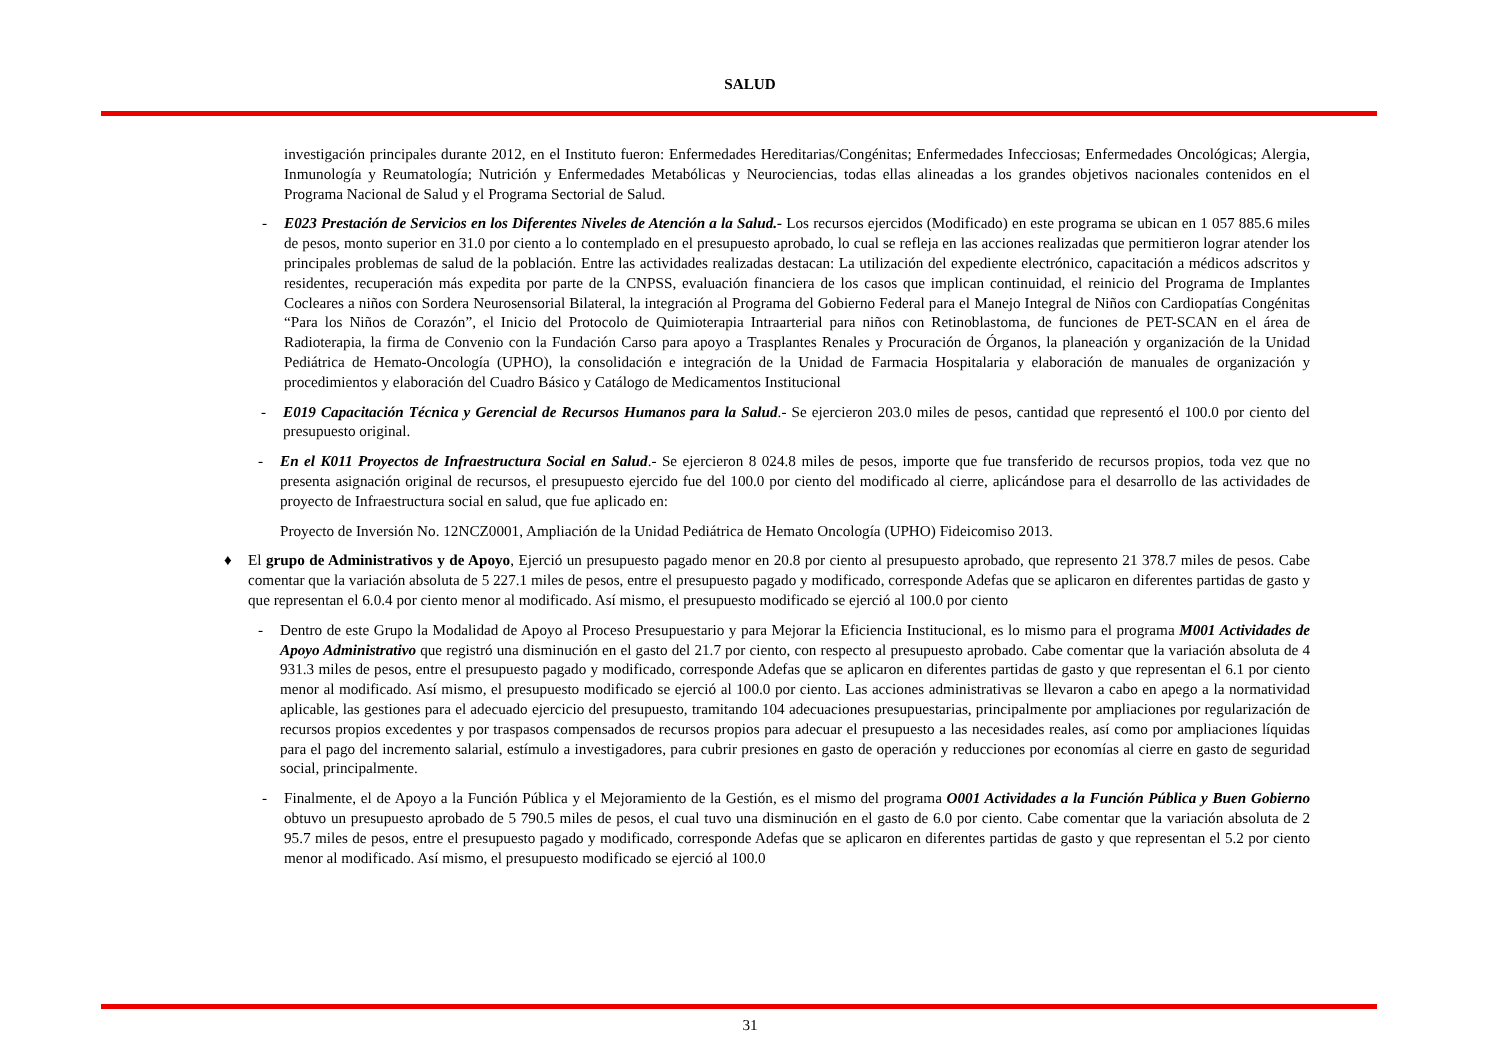SALUD
investigación principales durante 2012, en el Instituto fueron: Enfermedades Hereditarias/Congénitas; Enfermedades Infecciosas; Enfermedades Oncológicas; Alergia, Inmunología y Reumatología; Nutrición y Enfermedades Metabólicas y Neurociencias, todas ellas alineadas a los grandes objetivos nacionales contenidos en el Programa Nacional de Salud y el Programa Sectorial de Salud.
- E023 Prestación de Servicios en los Diferentes Niveles de Atención a la Salud.- Los recursos ejercidos (Modificado) en este programa se ubican en 1 057 885.6 miles de pesos, monto superior en 31.0 por ciento a lo contemplado en el presupuesto aprobado, lo cual se refleja en las acciones realizadas que permitieron lograr atender los principales problemas de salud de la población. Entre las actividades realizadas destacan: La utilización del expediente electrónico, capacitación a médicos adscritos y residentes, recuperación más expedita por parte de la CNPSS, evaluación financiera de los casos que implican continuidad, el reinicio del Programa de Implantes Cocleares a niños con Sordera Neurosensorial Bilateral, la integración al Programa del Gobierno Federal para el Manejo Integral de Niños con Cardiopatías Congénitas “Para los Niños de Corazón”, el Inicio del Protocolo de Quimioterapia Intraarterial para niños con Retinoblastoma, de funciones de PET-SCAN en el área de Radioterapia, la firma de Convenio con la Fundación Carso para apoyo a Trasplantes Renales y Procuración de Órganos, la planeación y organización de la Unidad Pediátrica de Hemato-Oncología (UPHO), la consolidación e integración de la Unidad de Farmacia Hospitalaria y elaboración de manuales de organización y procedimientos y elaboración del Cuadro Básico y Catálogo de Medicamentos Institucional
- E019 Capacitación Técnica y Gerencial de Recursos Humanos para la Salud.- Se ejercieron 203.0 miles de pesos, cantidad que representó el 100.0 por ciento del presupuesto original.
- En el K011 Proyectos de Infraestructura Social en Salud.- Se ejercieron 8 024.8 miles de pesos, importe que fue transferido de recursos propios, toda vez que no presenta asignación original de recursos, el presupuesto ejercido fue del 100.0 por ciento del modificado al cierre, aplicándose para el desarrollo de las actividades de proyecto de Infraestructura social en salud, que fue aplicado en:
Proyecto de Inversión No. 12NCZ0001, Ampliación de la Unidad Pediátrica de Hemato Oncología (UPHO) Fideicomiso 2013.
♦ El grupo de Administrativos y de Apoyo, Ejerció un presupuesto pagado menor en 20.8 por ciento al presupuesto aprobado, que represento 21 378.7 miles de pesos. Cabe comentar que la variación absoluta de 5 227.1 miles de pesos, entre el presupuesto pagado y modificado, corresponde Adefas que se aplicaron en diferentes partidas de gasto y que representan el 6.0.4 por ciento menor al modificado. Así mismo, el presupuesto modificado se ejerció al 100.0 por ciento
- Dentro de este Grupo la Modalidad de Apoyo al Proceso Presupuestario y para Mejorar la Eficiencia Institucional, es lo mismo para el programa M001 Actividades de Apoyo Administrativo que registró una disminución en el gasto del 21.7 por ciento, con respecto al presupuesto aprobado. Cabe comentar que la variación absoluta de 4 931.3 miles de pesos, entre el presupuesto pagado y modificado, corresponde Adefas que se aplicaron en diferentes partidas de gasto y que representan el 6.1 por ciento menor al modificado. Así mismo, el presupuesto modificado se ejerció al 100.0 por ciento. Las acciones administrativas se llevaron a cabo en apego a la normatividad aplicable, las gestiones para el adecuado ejercicio del presupuesto, tramitando 104 adecuaciones presupuestarias, principalmente por ampliaciones por regularización de recursos propios excedentes y por traspasos compensados de recursos propios para adecuar el presupuesto a las necesidades reales, así como por ampliaciones líquidas para el pago del incremento salarial, estímulo a investigadores, para cubrir presiones en gasto de operación y reducciones por economías al cierre en gasto de seguridad social, principalmente.
- Finalmente, el de Apoyo a la Función Pública y el Mejoramiento de la Gestión, es el mismo del programa O001 Actividades a la Función Pública y Buen Gobierno obtuvo un presupuesto aprobado de 5 790.5 miles de pesos, el cual tuvo una disminución en el gasto de 6.0 por ciento. Cabe comentar que la variación absoluta de 2 95.7 miles de pesos, entre el presupuesto pagado y modificado, corresponde Adefas que se aplicaron en diferentes partidas de gasto y que representan el 5.2 por ciento menor al modificado. Así mismo, el presupuesto modificado se ejerció al 100.0
31